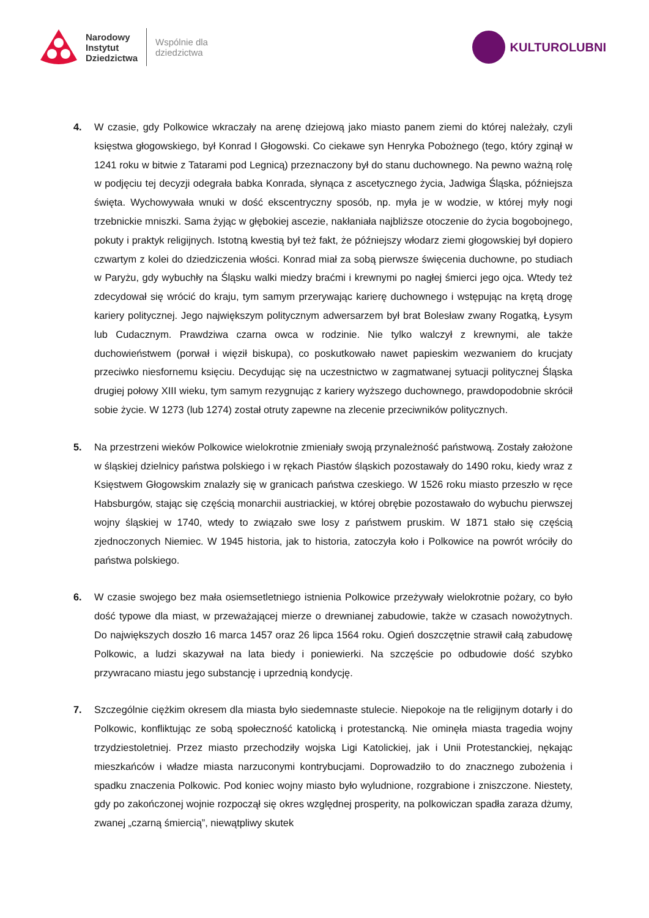Narodowy
Instytut
Dziedzictwa
Wspólnie dla
dziedzictwa
KULTUROLUBNI
4. W czasie, gdy Polkowice wkraczały na arenę dziejową jako miasto panem ziemi do której należały, czyli księstwa głogowskiego, był Konrad I Głogowski. Co ciekawe syn Henryka Pobożnego (tego, który zginął w 1241 roku w bitwie z Tatarami pod Legnicą) przeznaczony był do stanu duchownego. Na pewno ważną rolę w podjęciu tej decyzji odegrała babka Konrada, słynąca z ascetycznego życia, Jadwiga Śląska, późniejsza święta. Wychowywała wnuki w dość ekscentryczny sposób, np. myła je w wodzie, w której myły nogi trzebnickie mniszki. Sama żyjąc w głębokiej ascezie, nakłaniała najbliższe otoczenie do życia bogobojnego, pokuty i praktyk religijnych. Istotną kwestią był też fakt, że późniejszy włodarz ziemi głogowskiej był dopiero czwartym z kolei do dziedziczenia włości. Konrad miał za sobą pierwsze święcenia duchowne, po studiach w Paryżu, gdy wybuchły na Śląsku walki miedzy braćmi i krewnymi po nagłej śmierci jego ojca. Wtedy też zdecydował się wrócić do kraju, tym samym przerywając karierę duchownego i wstępując na krętą drogę kariery politycznej. Jego największym politycznym adwersarzem był brat Bolesław zwany Rogatką, Łysym lub Cudacznym. Prawdziwa czarna owca w rodzinie. Nie tylko walczył z krewnymi, ale także duchowieństwem (porwał i więził biskupa), co poskutkowało nawet papieskim wezwaniem do krucjaty przeciwko niesfornemu księciu. Decydując się na uczestnictwo w zagmatwanej sytuacji politycznej Śląska drugiej połowy XIII wieku, tym samym rezygnując z kariery wyższego duchownego, prawdopodobnie skrócił sobie życie. W 1273 (lub 1274) został otruty zapewne na zlecenie przeciwników politycznych.
5. Na przestrzeni wieków Polkowice wielokrotnie zmieniały swoją przynależność państwową. Zostały założone w śląskiej dzielnicy państwa polskiego i w rękach Piastów śląskich pozostawały do 1490 roku, kiedy wraz z Księstwem Głogowskim znalazły się w granicach państwa czeskiego. W 1526 roku miasto przeszło w ręce Habsburgów, stając się częścią monarchii austriackiej, w której obrębie pozostawało do wybuchu pierwszej wojny śląskiej w 1740, wtedy to związało swe losy z państwem pruskim. W 1871 stało się częścią zjednoczonych Niemiec. W 1945 historia, jak to historia, zatoczyła koło i Polkowice na powrót wróciły do państwa polskiego.
6. W czasie swojego bez mała osiemsetletniego istnienia Polkowice przeżywały wielokrotnie pożary, co było dość typowe dla miast, w przeważającej mierze o drewnianej zabudowie, także w czasach nowożytnych. Do największych doszło 16 marca 1457 oraz 26 lipca 1564 roku. Ogień doszczętnie strawił całą zabudowę Polkowic, a ludzi skazywał na lata biedy i poniewierki. Na szczęście po odbudowie dość szybko przywracano miastu jego substancję i uprzednią kondycję.
7. Szczególnie ciężkim okresem dla miasta było siedemnaste stulecie. Niepokoje na tle religijnym dotarły i do Polkowic, konfliktując ze sobą społeczność katolicką i protestancką. Nie ominęła miasta tragedia wojny trzydziestoletniej. Przez miasto przechodziły wojska Ligi Katolickiej, jak i Unii Protestanckiej, nękając mieszkańców i władze miasta narzuconymi kontrybucjami. Doprowadziło to do znacznego zubożenia i spadku znaczenia Polkowic. Pod koniec wojny miasto było wyludnione, rozgrabione i zniszczone. Niestety, gdy po zakończonej wojnie rozpoczął się okres względnej prosperity, na polkowiczan spadła zaraza dżumy, zwanej „czarną śmiercią”, niewątpliwy skutek